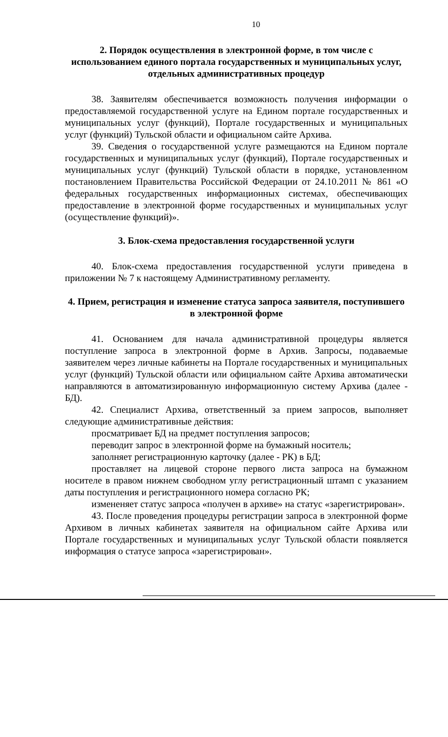10
2. Порядок осуществления в электронной форме, в том числе с использованием единого портала государственных и муниципальных услуг, отдельных административных процедур
38. Заявителям обеспечивается возможность получения информации о предоставляемой государственной услуге на Едином портале государственных и муниципальных услуг (функций), Портале государственных и муниципальных услуг (функций) Тульской области и официальном сайте Архива.
39. Сведения о государственной услуге размещаются на Едином портале государственных и муниципальных услуг (функций), Портале государственных и муниципальных услуг (функций) Тульской области в порядке, установленном постановлением Правительства Российской Федерации от 24.10.2011 № 861 «О федеральных государственных информационных системах, обеспечивающих предоставление в электронной форме государственных и муниципальных услуг (осуществление функций)».
3. Блок-схема предоставления государственной услуги
40. Блок-схема предоставления государственной услуги приведена в приложении № 7 к настоящему Административному регламенту.
4. Прием, регистрация и изменение статуса запроса заявителя, поступившего в электронной форме
41. Основанием для начала административной процедуры является поступление запроса в электронной форме в Архив. Запросы, подаваемые заявителем через личные кабинеты на Портале государственных и муниципальных услуг (функций) Тульской области или официальном сайте Архива автоматически направляются в автоматизированную информационную систему Архива (далее - БД).
42. Специалист Архива, ответственный за прием запросов, выполняет следующие административные действия:
просматривает БД на предмет поступления запросов;
переводит запрос в электронной форме на бумажный носитель;
заполняет регистрационную карточку (далее - РК) в БД;
проставляет на лицевой стороне первого листа запроса на бумажном носителе в правом нижнем свободном углу регистрационный штамп с указанием даты поступления и регистрационного номера согласно РК;
измененяет статус запроса «получен в архиве» на статус «зарегистрирован».
43. После проведения процедуры регистрации запроса в электронной форме Архивом в личных кабинетах заявителя на официальном сайте Архива или Портале государственных и муниципальных услуг Тульской области появляется информация о статусе запроса «зарегистрирован».